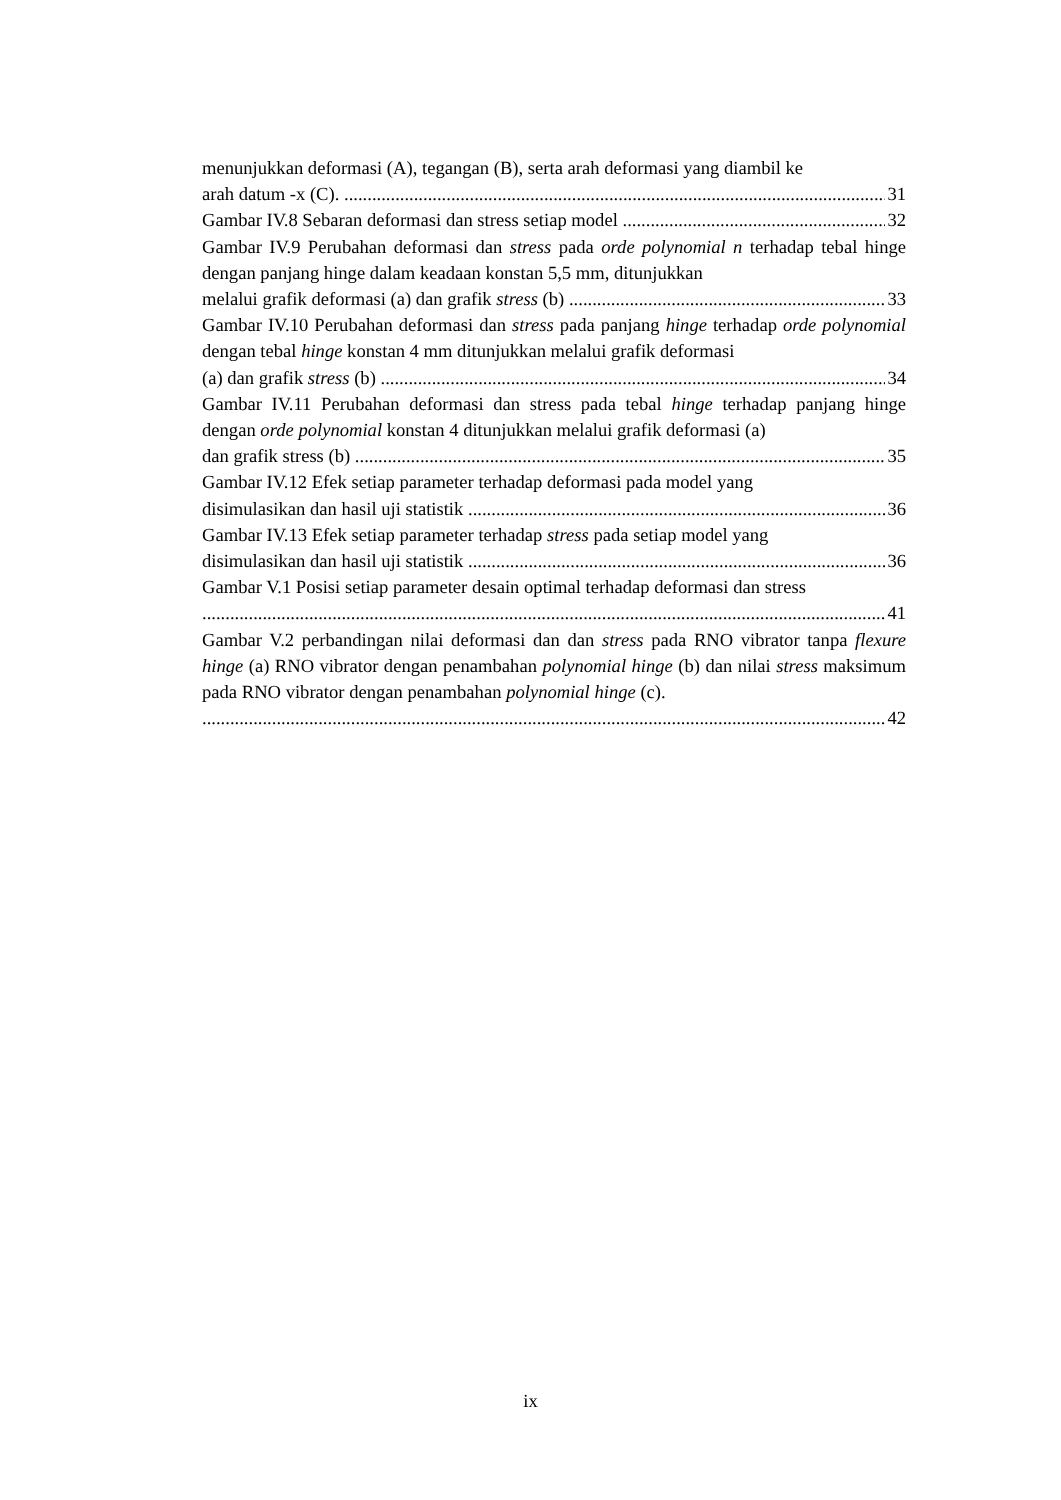menunjukkan deformasi (A), tegangan (B), serta arah deformasi yang diambil ke
arah datum -x (C). 31
Gambar IV.8 Sebaran deformasi dan stress setiap model 32
Gambar IV.9 Perubahan deformasi dan stress pada orde polynomial n terhadap tebal hinge dengan panjang hinge dalam keadaan konstan 5,5 mm, ditunjukkan
melalui grafik deformasi (a) dan grafik stress (b) 33
Gambar IV.10 Perubahan deformasi dan stress pada panjang hinge terhadap orde polynomial dengan tebal hinge konstan 4 mm ditunjukkan melalui grafik deformasi
(a) dan grafik stress (b) 34
Gambar IV.11 Perubahan deformasi dan stress pada tebal hinge terhadap panjang hinge dengan orde polynomial konstan 4 ditunjukkan melalui grafik deformasi (a)
dan grafik stress (b) 35
Gambar IV.12 Efek setiap parameter terhadap deformasi pada model yang
disimulasikan dan hasil uji statistik 36
Gambar IV.13 Efek setiap parameter terhadap stress pada setiap model yang
disimulasikan dan hasil uji statistik 36
Gambar V.1 Posisi setiap parameter desain optimal terhadap deformasi dan stress
41
Gambar V.2 perbandingan nilai deformasi dan dan stress pada RNO vibrator tanpa flexure hinge (a) RNO vibrator dengan penambahan polynomial hinge (b) dan nilai stress maksimum pada RNO vibrator dengan penambahan polynomial hinge (c).
42
ix